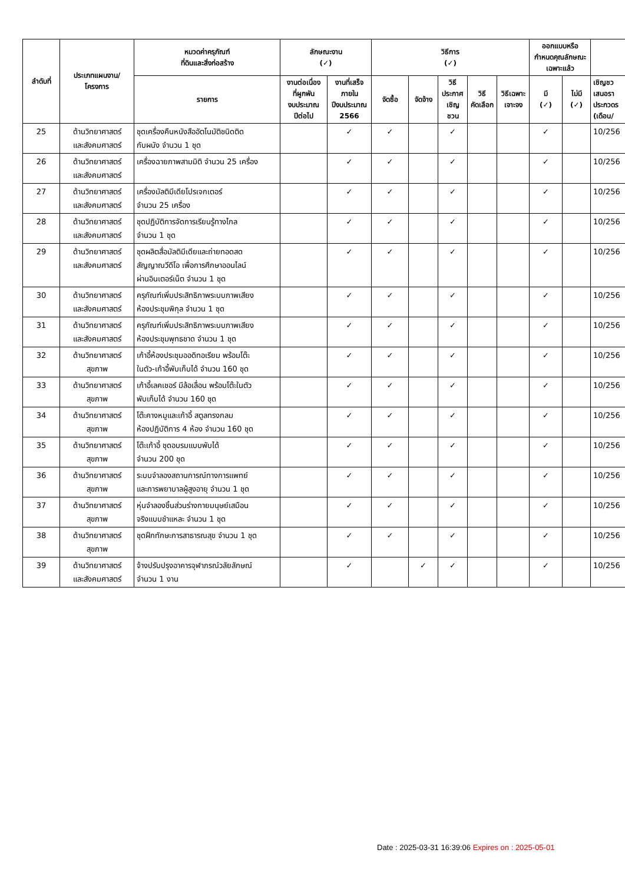| ลำดับที่ | ประเภทแผนงาน/ โครงการ | หมวดค่าครุภัณฑ์ ที่ดินและสิ่งก่อสร้าง | ลักษณะงาน (✓) | | วิธีการ (✓) | | | | | ออกแบบหรือ กำหนดคุณลักษณะ เฉพาะแล้ว | | |
| --- | --- | --- | --- | --- | --- | --- | --- | --- | --- | --- | --- | --- |
| | | รายการ | งานต่อเนื่อง ที่ผูกพัน งบประมาณ ปีต่อไป | งานที่เสร็จ ภายใน ปีงบประมาณ 2566 | จัดซื้อ | จัดจ้าง | วิธี ประกาศ เชิญชวน | วิธี คัดเลือก | วิธีเฉพาะ เจาะจง | มี (✓) | ไม่มี (✓) | เชิญชว เสนอรา ประกวดร (เดือน/ |
| 25 | ด้านวิทยาศาสตร์ และสังคมศาสตร์ | ชุดเครื่องคืนหนังสืออัตโนมัติชนิดติด กับผนัง จำนวน 1 ชุด | | ✓ | ✓ | | ✓ | | | ✓ | | 10/256 |
| 26 | ด้านวิทยาศาสตร์ และสังคมศาสตร์ | เครื่องฉายภาพสามมิติ จำนวน 25 เครื่อง | | ✓ | ✓ | | ✓ | | | ✓ | | 10/256 |
| 27 | ด้านวิทยาศาสตร์ และสังคมศาสตร์ | เครื่องมัลติมีเดียโปรเจกเตอร์ จำนวน 25 เครื่อง | | ✓ | ✓ | | ✓ | | | ✓ | | 10/256 |
| 28 | ด้านวิทยาศาสตร์ และสังคมศาสตร์ | ชุดปฏิบัติการจัดการเรียนรู้ทางไกล จำนวน 1 ชุด | | ✓ | ✓ | | ✓ | | | ✓ | | 10/256 |
| 29 | ด้านวิทยาศาสตร์ และสังคมศาสตร์ | ชุดผลิตสื่อมัลติมีเดียและถ่ายทอดสด สัญญาณวีดีโอ เพื่อการศึกษาออนไลน์ ผ่านอินเตอร์เน็ต จำนวน 1 ชุด | | ✓ | ✓ | | ✓ | | | ✓ | | 10/256 |
| 30 | ด้านวิทยาศาสตร์ และสังคมศาสตร์ | ครุภัณฑ์เพิ่มประสิทธิภาพระบบภาพเสียง ห้องประชุมพิกุล จำนวน 1 ชุด | | ✓ | ✓ | | ✓ | | | ✓ | | 10/256 |
| 31 | ด้านวิทยาศาสตร์ และสังคมศาสตร์ | ครุภัณฑ์เพิ่มประสิทธิภาพระบบภาพเสียง ห้องประชุมพุทธชาด จำนวน 1 ชุด | | ✓ | ✓ | | ✓ | | | ✓ | | 10/256 |
| 32 | ด้านวิทยาศาสตร์ สุขภาพ | เก้าอี้ห้องประชุมออดิทอเรียม พร้อมโต๊ะ ในตัว-เก้าอี้พับเก็บได้ จำนวน 160 ชุด | | ✓ | ✓ | | ✓ | | | ✓ | | 10/256 |
| 33 | ด้านวิทยาศาสตร์ สุขภาพ | เก้าอี้เลคเชอร์ มีล้อเลื่อน พร้อมโต๊ะในตัว พับเก็บได้ จำนวน 160 ชุด | | ✓ | ✓ | | ✓ | | | ✓ | | 10/256 |
| 34 | ด้านวิทยาศาสตร์ สุขภาพ | โต๊ะคางหมูและเก้าอี้ สตูลทรงกลม ห้องปฏิบัติการ 4 ห้อง จำนวน 160 ชุด | | ✓ | ✓ | | ✓ | | | ✓ | | 10/256 |
| 35 | ด้านวิทยาศาสตร์ สุขภาพ | โต๊ะเก้าอี้ ชุดอบรมแบบพับได้ จำนวน 200 ชุด | | ✓ | ✓ | | ✓ | | | ✓ | | 10/256 |
| 36 | ด้านวิทยาศาสตร์ สุขภาพ | ระบบจำลองสถานการณ์ทางการแพทย์ และการพยาบาลผู้สูงอายุ จำนวน 1 ชุด | | ✓ | ✓ | | ✓ | | | ✓ | | 10/256 |
| 37 | ด้านวิทยาศาสตร์ สุขภาพ | หุ่นจำลองชิ้นส่วนร่างกายมนุษย์เสมือน จริงแบบชำแหละ จำนวน 1 ชุด | | ✓ | ✓ | | ✓ | | | ✓ | | 10/256 |
| 38 | ด้านวิทยาศาสตร์ สุขภาพ | ชุดฝึกทักษะการสาธารณสุข จำนวน 1 ชุด | | ✓ | ✓ | | ✓ | | | ✓ | | 10/256 |
| 39 | ด้านวิทยาศาสตร์ และสังคมศาสตร์ | จ้างปรับปรุงอาคารจุฬาภรณ์วลัยลักษณ์ จำนวน 1 งาน | | ✓ | | ✓ | ✓ | | | ✓ | | 10/256 |
Date : 2025-03-31 16:39:06 Expires on : 2025-05-01